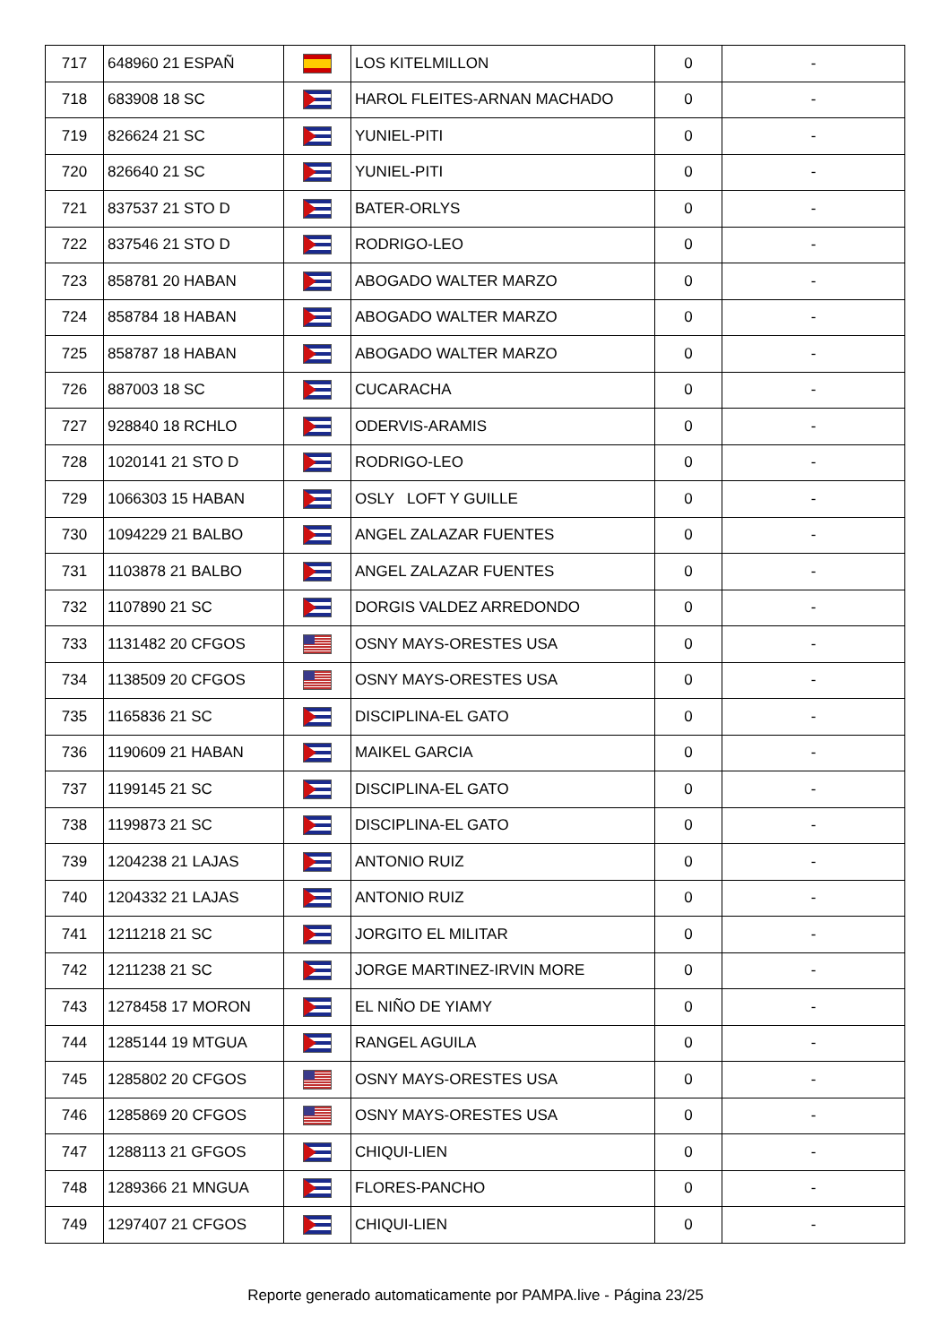| 717 | 648960 21 ESPAÑ | | LOS KITELMILLON | 0 | - |
| 718 | 683908 18 SC | | HAROL FLEITES-ARNAN MACHADO | 0 | - |
| 719 | 826624 21 SC | | YUNIEL-PITI | 0 | - |
| 720 | 826640 21 SC | | YUNIEL-PITI | 0 | - |
| 721 | 837537 21 STO D | | BATER-ORLYS | 0 | - |
| 722 | 837546 21 STO D | | RODRIGO-LEO | 0 | - |
| 723 | 858781 20 HABAN | | ABOGADO WALTER MARZO | 0 | - |
| 724 | 858784 18 HABAN | | ABOGADO WALTER MARZO | 0 | - |
| 725 | 858787 18 HABAN | | ABOGADO WALTER MARZO | 0 | - |
| 726 | 887003 18 SC | | CUCARACHA | 0 | - |
| 727 | 928840 18 RCHLO | | ODERVIS-ARAMIS | 0 | - |
| 728 | 1020141 21 STO D | | RODRIGO-LEO | 0 | - |
| 729 | 1066303 15 HABAN | | OSLY LOFT Y GUILLE | 0 | - |
| 730 | 1094229 21 BALBO | | ANGEL ZALAZAR FUENTES | 0 | - |
| 731 | 1103878 21 BALBO | | ANGEL ZALAZAR FUENTES | 0 | - |
| 732 | 1107890 21 SC | | DORGIS VALDEZ ARREDONDO | 0 | - |
| 733 | 1131482 20 CFGOS | | OSNY MAYS-ORESTES USA | 0 | - |
| 734 | 1138509 20 CFGOS | | OSNY MAYS-ORESTES USA | 0 | - |
| 735 | 1165836 21 SC | | DISCIPLINA-EL GATO | 0 | - |
| 736 | 1190609 21 HABAN | | MAIKEL GARCIA | 0 | - |
| 737 | 1199145 21 SC | | DISCIPLINA-EL GATO | 0 | - |
| 738 | 1199873 21 SC | | DISCIPLINA-EL GATO | 0 | - |
| 739 | 1204238 21 LAJAS | | ANTONIO RUIZ | 0 | - |
| 740 | 1204332 21 LAJAS | | ANTONIO RUIZ | 0 | - |
| 741 | 1211218 21 SC | | JORGITO EL MILITAR | 0 | - |
| 742 | 1211238 21 SC | | JORGE MARTINEZ-IRVIN MORE | 0 | - |
| 743 | 1278458 17 MORON | | EL NIÑO DE YIAMY | 0 | - |
| 744 | 1285144 19 MTGUA | | RANGEL AGUILA | 0 | - |
| 745 | 1285802 20 CFGOS | | OSNY MAYS-ORESTES USA | 0 | - |
| 746 | 1285869 20 CFGOS | | OSNY MAYS-ORESTES USA | 0 | - |
| 747 | 1288113 21 GFGOS | | CHIQUI-LIEN | 0 | - |
| 748 | 1289366 21 MNGUA | | FLORES-PANCHO | 0 | - |
| 749 | 1297407 21 CFGOS | | CHIQUI-LIEN | 0 | - |
Reporte generado automaticamente por PAMPA.live - Página 23/25